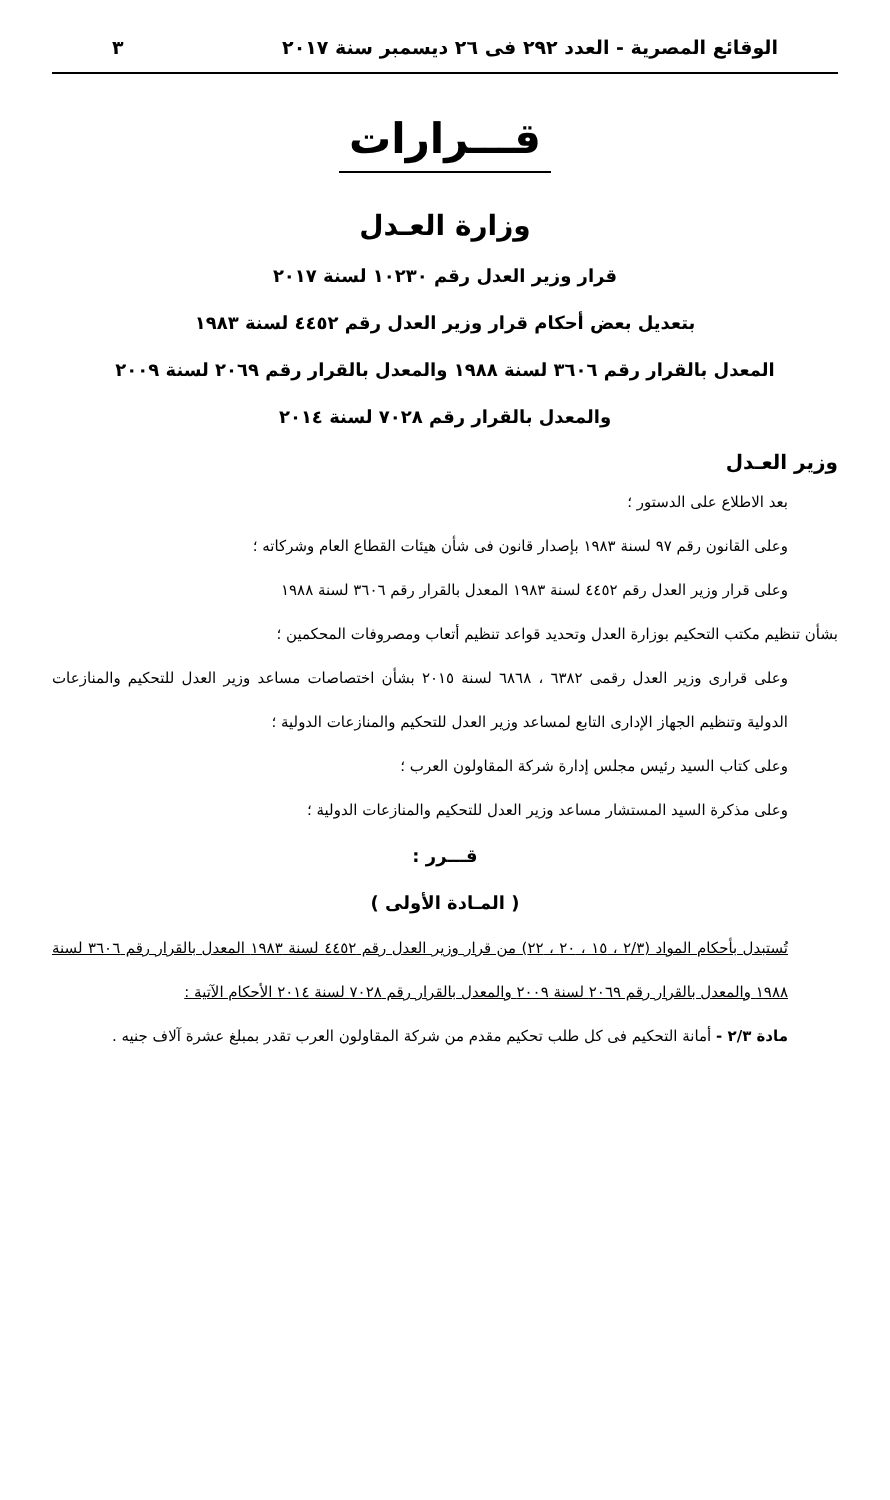الوقائع المصرية - العدد ٢٩٢ فى ٢٦ ديسمبر سنة ٢٠١٧ ٣
قـــرارات
وزارة العـدل
قرار وزير العدل رقم ١٠٢٣٠ لسنة ٢٠١٧
بتعديل بعض أحكام قرار وزير العدل رقم ٤٤٥٢ لسنة ١٩٨٣
المعدل بالقرار رقم ٣٦٠٦ لسنة ١٩٨٨ والمعدل بالقرار رقم ٢٠٦٩ لسنة ٢٠٠٩
والمعدل بالقرار رقم ٧٠٢٨ لسنة ٢٠١٤
وزير العـدل
بعد الاطلاع على الدستور ؛
وعلى القانون رقم ٩٧ لسنة ١٩٨٣ بإصدار قانون فى شأن هيئات القطاع العام وشركاته ؛
وعلى قرار وزير العدل رقم ٤٤٥٢ لسنة ١٩٨٣ المعدل بالقرار رقم ٣٦٠٦ لسنة ١٩٨٨
بشأن تنظيم مكتب التحكيم بوزارة العدل وتحديد قواعد تنظيم أتعاب ومصروفات المحكمين ؛
وعلى قرارى وزير العدل رقمى ٦٣٨٢ ، ٦٨٦٨ لسنة ٢٠١٥ بشأن اختصاصات مساعد وزير العدل للتحكيم والمنازعات الدولية وتنظيم الجهاز الإدارى التابع لمساعد وزير العدل للتحكيم والمنازعات الدولية ؛
وعلى كتاب السيد رئيس مجلس إدارة شركة المقاولون العرب ؛
وعلى مذكرة السيد المستشار مساعد وزير العدل للتحكيم والمنازعات الدولية ؛
قـــرر :
( المـادة الأولى )
تُستبدل بأحكام المواد (٢/٣ ، ١٥ ، ٢٠ ، ٢٢) من قرار وزير العدل رقم ٤٤٥٢ لسنة ١٩٨٣ المعدل بالقرار رقم ٣٦٠٦ لسنة ١٩٨٨ والمعدل بالقرار رقم ٢٠٦٩ لسنة ٢٠٠٩ والمعدل بالقرار رقم ٧٠٢٨ لسنة ٢٠١٤ الأحكام الآتية :
مادة ٢/٣ - أمانة التحكيم فى كل طلب تحكيم مقدم من شركة المقاولون العرب تقدر بمبلغ عشرة آلاف جنيه .